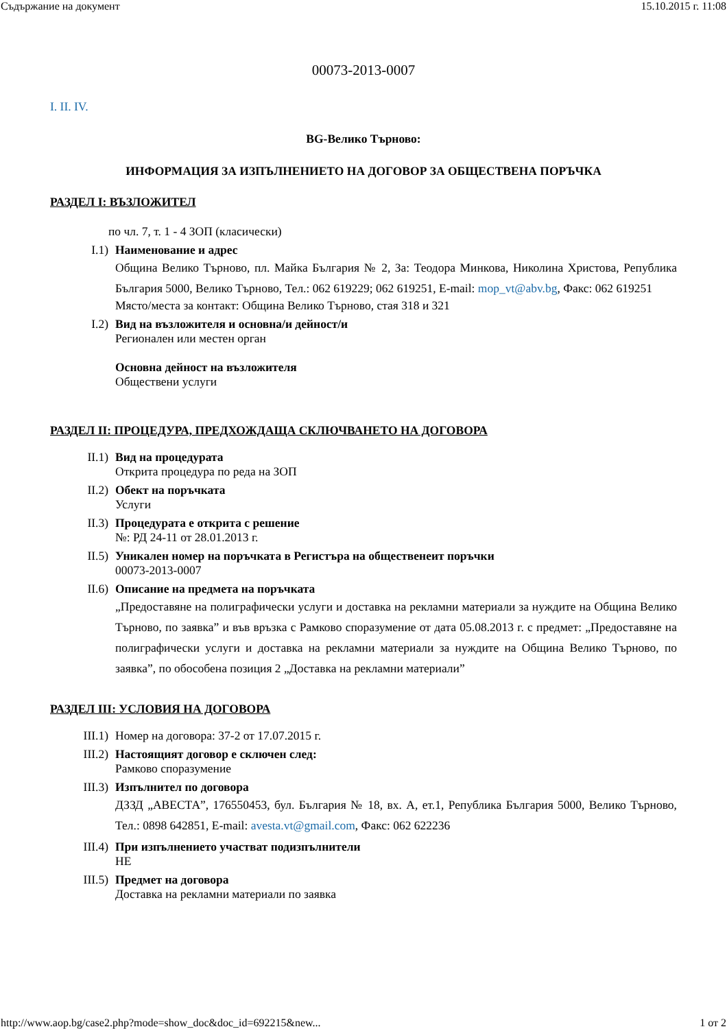Съдържание на документ 15.10.2015 г. 11:08
00073-2013-0007
I. II. IV.
BG-Велико Търново:
ИНФОРМАЦИЯ ЗА ИЗПЪЛНЕНИЕТО НА ДОГОВОР ЗА ОБЩЕСТВЕНА ПОРЪЧКА
РАЗДЕЛ I: ВЪЗЛОЖИТЕЛ
по чл. 7, т. 1 - 4 ЗОП (класически)
I.1) Наименование и адрес
Община Велико Търново, пл. Майка България № 2, За: Теодора Минкова, Николина Христова, Република България 5000, Велико Търново, Тел.: 062 619229; 062 619251, E-mail: mop_vt@abv.bg, Факс: 062 619251
Място/места за контакт: Община Велико Търново, стая 318 и 321
I.2) Вид на възложителя и основна/и дейност/и
Регионален или местен орган
Основна дейност на възложителя
Обществени услуги
РАЗДЕЛ II: ПРОЦЕДУРА, ПРЕДХОЖДАЩА СКЛЮЧВАНЕТО НА ДОГОВОРА
II.1) Вид на процедурата
Открита процедура по реда на ЗОП
II.2) Обект на поръчката
Услуги
II.3) Процедурата е открита с решение
№: РД 24-11 от 28.01.2013 г.
II.5) Уникален номер на поръчката в Регистъра на общественеит поръчки
00073-2013-0007
II.6) Описание на предмета на поръчката
„Предоставяне на полиграфически услуги и доставка на рекламни материали за нуждите на Община Велико Търново, по заявка” и във връзка с Рамково споразумение от дата 05.08.2013 г. с предмет: „Предоставяне на полиграфически услуги и доставка на рекламни материали за нуждите на Община Велико Търново, по заявка”, по обособена позиция 2 „Доставка на рекламни материали”
РАЗДЕЛ III: УСЛОВИЯ НА ДОГОВОРА
III.1) Номер на договора: 37-2 от 17.07.2015 г.
III.2) Настоящият договор е сключен след:
Рамково споразумение
III.3) Изпълнител по договора
ДЗЗД „АВЕСТА”, 176550453, бул. България № 18, вх. А, ет.1, Република България 5000, Велико Търново, Тел.: 0898 642851, E-mail: avesta.vt@gmail.com, Факс: 062 622236
III.4) При изпълнението участват подизпълнители
НЕ
III.5) Предмет на договора
Доставка на рекламни материали по заявка
http://www.aop.bg/case2.php?mode=show_doc&doc_id=692215&new... 1 от 2